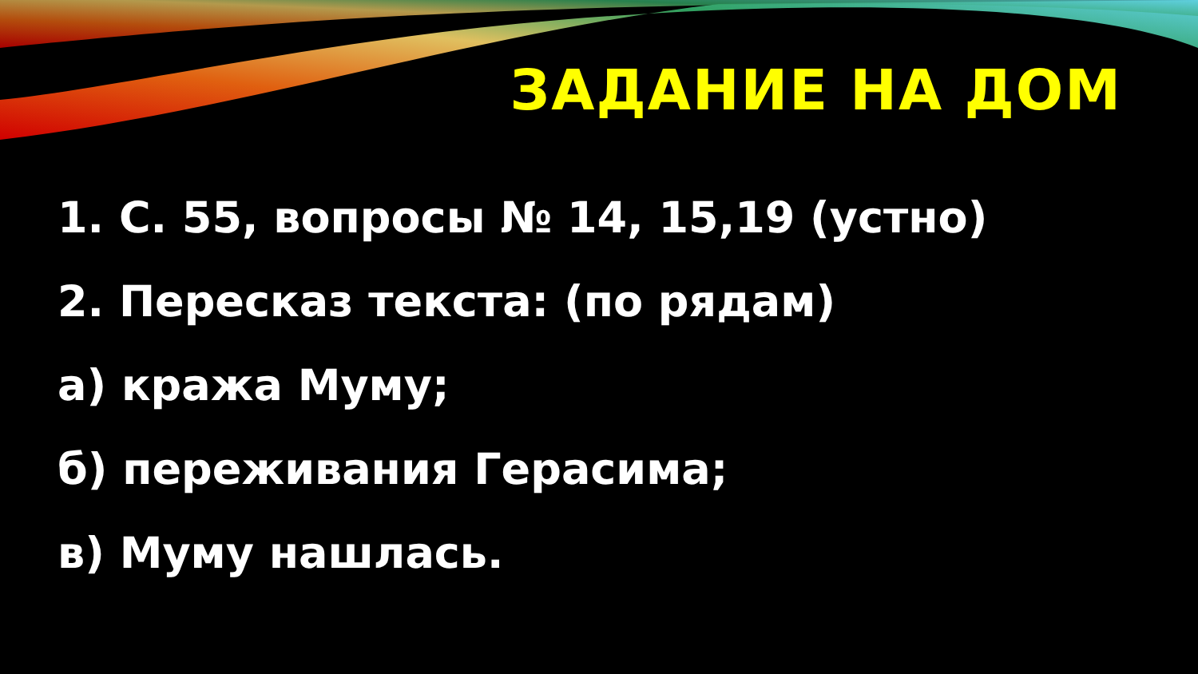ЗАДАНИЕ НА ДОМ
1. С. 55, вопросы № 14, 15,19 (устно)
2. Пересказ текста: (по рядам)
а) кража Муму;
б) переживания Герасима;
в) Муму нашлась.